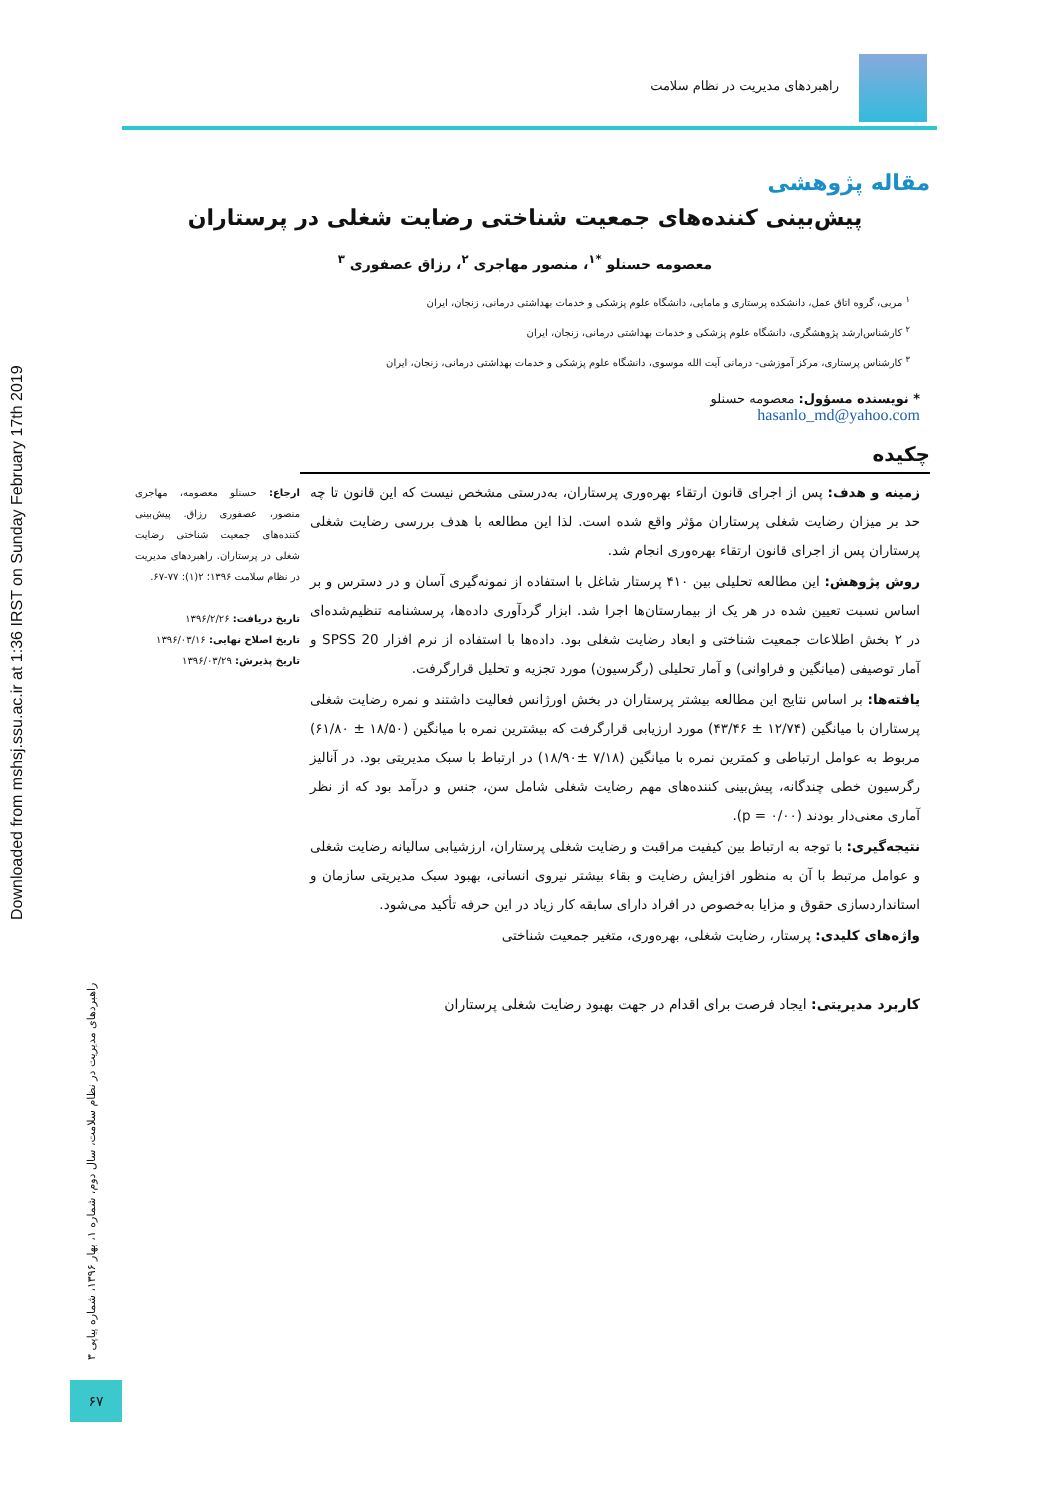Downloaded from mshsj.ssu.ac.ir at 1:36 IRST on Sunday February 17th 2019
راهبردهای مدیریت در نظام سلامت
مقاله پژوهشی
پیش‌بینی کننده‌های جمعیت شناختی رضایت شغلی در پرستاران
معصومه حسنلو <sup>*۱</sup>، منصور مهاجری <sup>۲</sup>، رزاق عصفوری <sup>۳</sup>
<sup>۱</sup> مربی، گروه اتاق عمل، دانشکده پرستاری و مامایی، دانشگاه علوم پزشکی و خدمات بهداشتی درمانی، زنجان، ایران
<sup>۲</sup> کارشناس‌ارشد پژوهشگری، دانشگاه علوم پزشکی و خدمات بهداشتی درمانی، زنجان، ایران
<sup>۳</sup> کارشناس پرستاری، مرکز آموزشی- درمانی آیت الله موسوی، دانشگاه علوم پزشکی و خدمات بهداشتی درمانی، زنجان، ایران
* نویسنده مسؤول: معصومه حسنلو
hasanlo_md@yahoo.com
چکیده
زمینه و هدف: پس از اجرای قانون ارتقاء بهره‌وری پرستاران، به‌درستی مشخص نیست که این قانون تا چه حد بر میزان رضایت شغلی پرستاران مؤثر واقع شده است. لذا این مطالعه با هدف بررسی رضایت شغلی پرستاران پس از اجرای قانون ارتقاء بهره‌وری انجام شد.
روش پژوهش: این مطالعه تحلیلی بین ۴۱۰ پرستار شاغل با استفاده از نمونه‌گیری آسان و در دسترس و بر اساس نسبت تعیین شده در هر یک از بیمارستان‌ها اجرا شد. ابزار گردآوری داده‌ها، پرسشنامه تنظیم‌شده‌ای در ۲ بخش اطلاعات جمعیت شناختی و ابعاد رضایت شغلی بود. داده‌ها با استفاده از نرم افزار SPSS 20 و آمار توصیفی (میانگین و فراوانی) و آمار تحلیلی (رگرسیون) مورد تجزیه و تحلیل قرارگرفت.
یافته‌ها: بر اساس نتایج این مطالعه بیشتر پرستاران در بخش اورژانس فعالیت داشتند و نمره رضایت شغلی پرستاران با میانگین (۱۲/۷۴ ± ۴۳/۴۶) مورد ارزیابی قرارگرفت که بیشترین نمره با میانگین (۱۸/۵۰ ± ۶۱/۸۰) مربوط به عوامل ارتباطی و کمترین نمره با میانگین (۷/۱۸ ±۱۸/۹۰) در ارتباط با سبک مدیریتی بود. در آنالیز رگرسیون خطی چندگانه، پیش‌بینی کننده‌های مهم رضایت شغلی شامل سن، جنس و درآمد بود که از نظر آماری معنی‌دار بودند (p = ۰/۰۰).
نتیجه‌گیری: با توجه به ارتباط بین کیفیت مراقبت و رضایت شغلی پرستاران، ارزشیابی سالیانه رضایت شغلی و عوامل مرتبط با آن به منظور افزایش رضایت و بقاء بیشتر نیروی انسانی، بهبود سبک مدیریتی سازمان و استانداردسازی حقوق و مزایا به‌خصوص در افراد دارای سابقه کار زیاد در این حرفه تأکید می‌شود.
واژه‌های کلیدی: پرستار، رضایت شغلی، بهره‌وری، متغیر جمعیت شناختی
کاربرد مدیریتی: ایجاد فرصت برای اقدام در جهت بهبود رضایت شغلی پرستاران
ارجاع: حسنلو معصومه، مهاجری منصور، عصفوری رزاق. پیش‌بینی کننده‌های جمعیت شناختی رضایت شغلی در پرستاران. راهبردهای مدیریت در نظام سلامت ۱۳۹۶؛ ۲(۱): ۷۷-۶۷.
تاریخ دریافت: ۱۳۹۶/۲/۲۶
تاریخ اصلاح نهایی: ۱۳۹۶/۰۳/۱۶
تاریخ پذیرش: ۱۳۹۶/۰۳/۲۹
راهبردهای مدیریت در نظام سلامت، سال دوم، شماره ۱، بهار ۱۳۹۶، شماره پیاپی ۳
۶۷